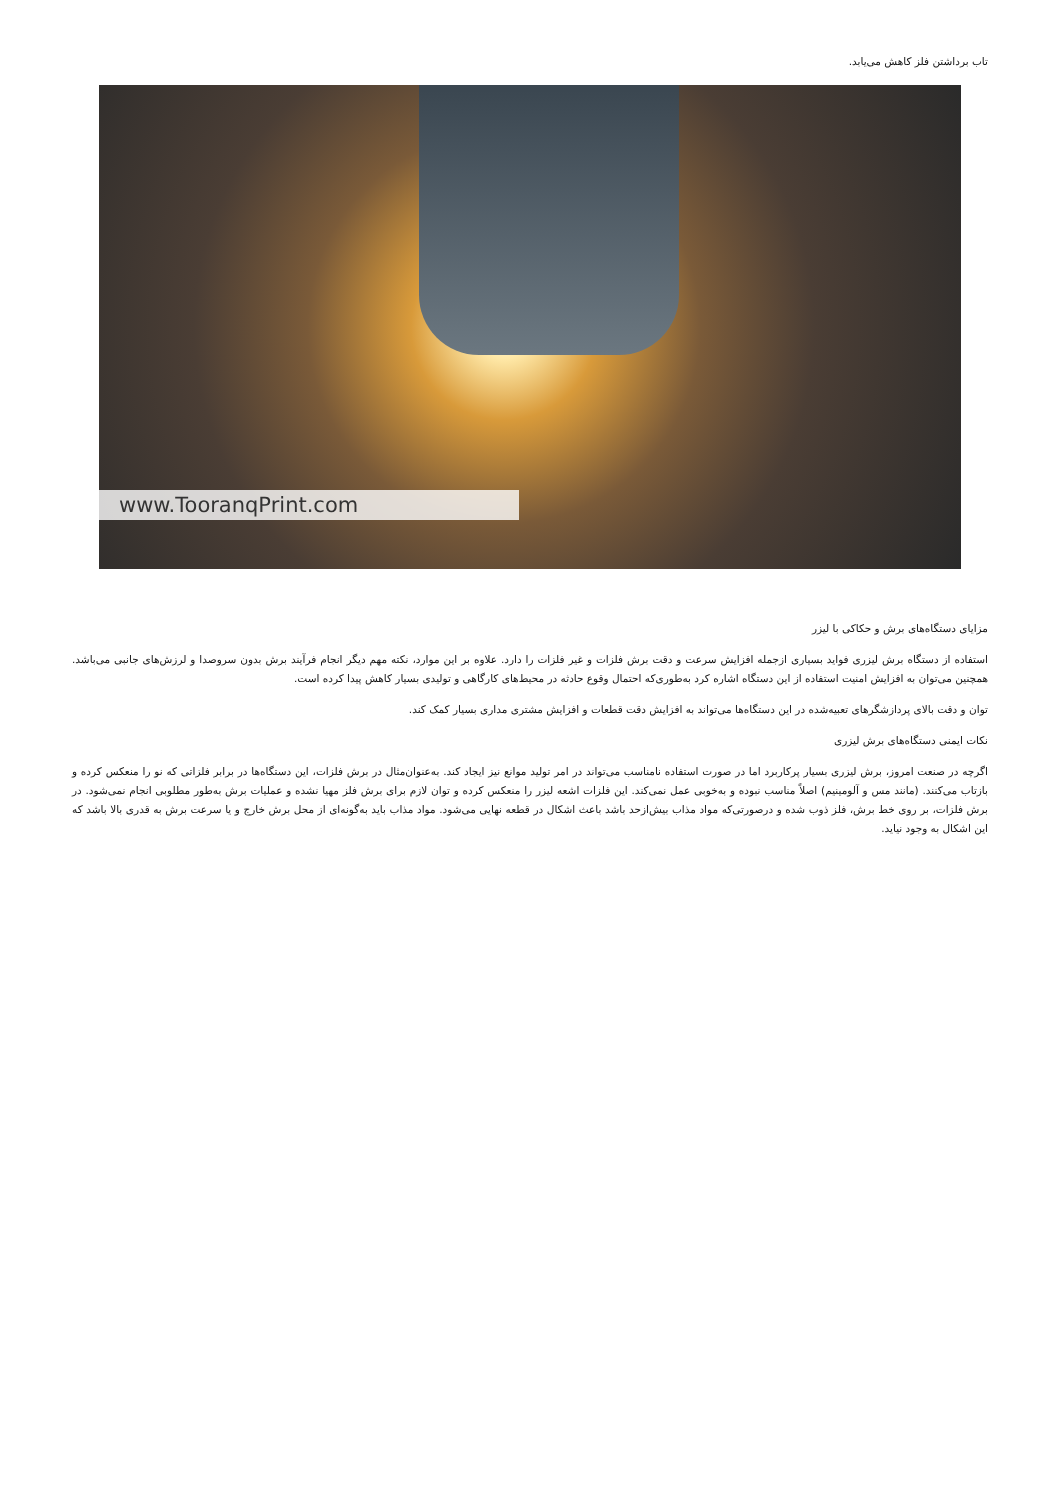تاب برداشتن فلز کاهش می‌یابد.
www.TooranqPrint.com
مزایای دستگاه‌های برش و حکاکی با لیزر
استفاده از دستگاه برش لیزری فواید بسیاری ازجمله افزایش سرعت و دقت برش فلزات و غیر فلزات را دارد. علاوه بر این موارد، نکته مهم دیگر انجام فرآیند برش بدون سروصدا و لرزش‌های جانبی می‌باشد. همچنین می‌توان به افزایش امنیت استفاده از این دستگاه اشاره کرد به‌طوری‌که احتمال وقوع حادثه در محیط‌های کارگاهی و تولیدی بسیار کاهش پیدا کرده است.
توان و دقت بالای پردازشگرهای تعبیه‌شده در این دستگاه‌ها می‌تواند به افزایش دقت قطعات و افزایش مشتری مداری بسیار کمک کند.
نکات ایمنی دستگاه‌های برش لیزری
اگرچه در صنعت امروز، برش لیزری بسیار پرکاربرد اما در صورت استفاده نامناسب می‌تواند در امر تولید موانع نیز ایجاد کند. به‌عنوان‌مثال در برش فلزات، این دستگاه‌ها در برابر فلزاتی که نو را منعکس کرده و بازتاب می‌کنند. (مانند مس و آلومینیم) اصلاً مناسب نبوده و به‌خوبی عمل نمی‌کند. این فلزات اشعه لیزر را منعکس کرده و توان لازم برای برش فلز مهیا نشده و عملیات برش به‌طور مطلوبی انجام نمی‌شود. در برش فلزات، بر روی خط برش، فلز ذوب شده و درصورتی‌که مواد مذاب بیش‌ازحد باشد باعث اشکال در قطعه نهایی می‌شود. مواد مذاب باید به‌گونه‌ای از محل برش خارج و یا سرعت برش به قدری بالا باشد که این اشکال به وجود نیاید.